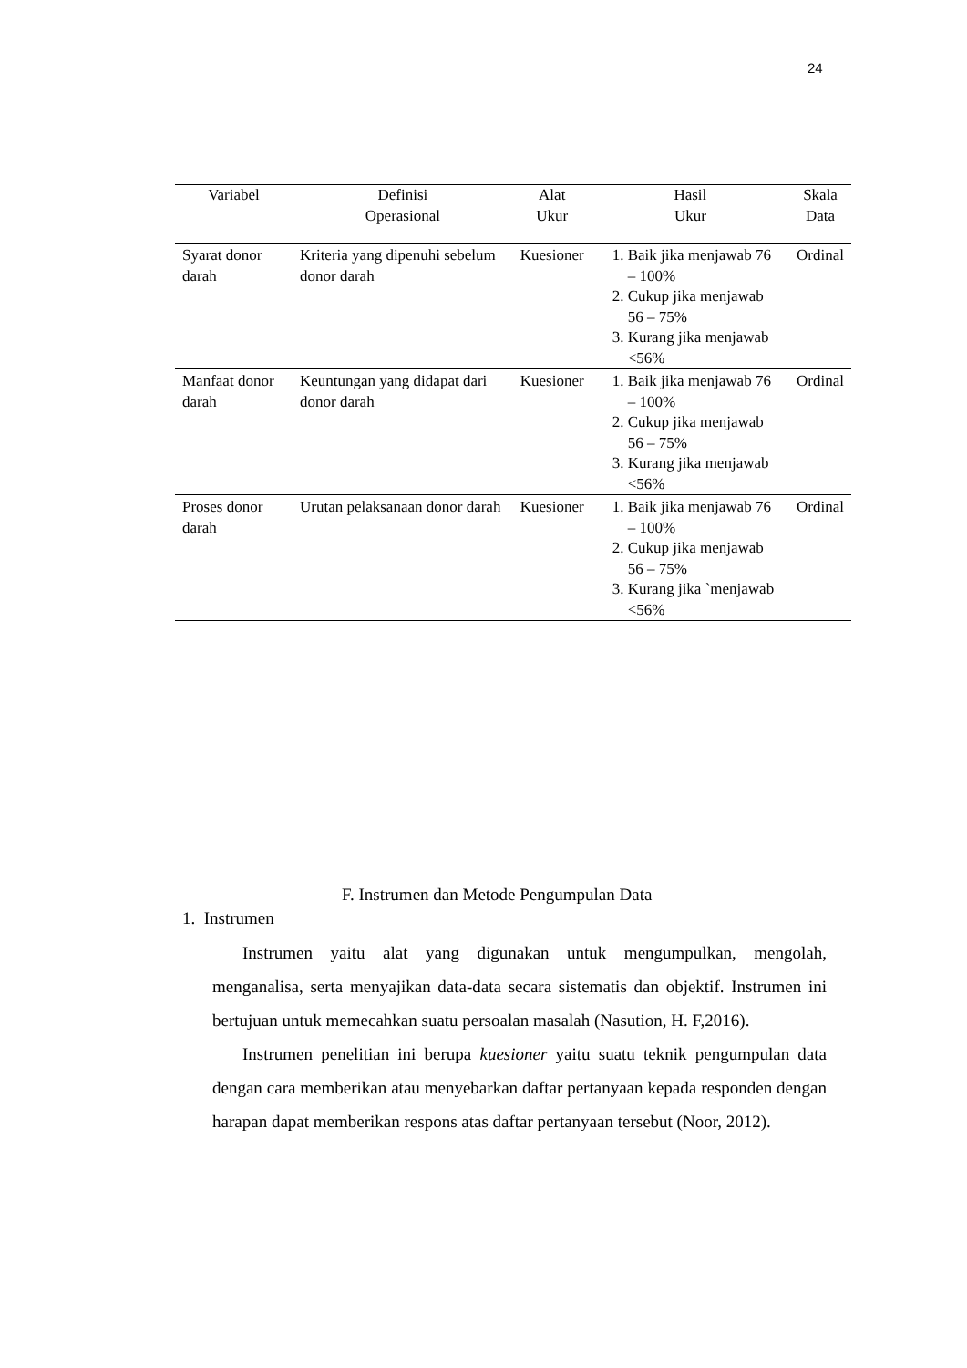24
| Variabel | Definisi Operasional | Alat Ukur | Hasil Ukur | Skala Data |
| --- | --- | --- | --- | --- |
| Syarat donor darah | Kriteria yang dipenuhi sebelum donor darah | Kuesioner | 1. Baik jika menjawab 76 – 100% 2. Cukup jika menjawab 56 – 75% 3. Kurang jika menjawab <56% | Ordinal |
| Manfaat donor darah | Keuntungan yang didapat dari donor darah | Kuesioner | 1. Baik jika menjawab 76 – 100% 2. Cukup jika menjawab 56 – 75% 3. Kurang jika menjawab <56% | Ordinal |
| Proses donor darah | Urutan pelaksanaan donor darah | Kuesioner | 1. Baik jika menjawab 76 – 100% 2. Cukup jika menjawab 56 – 75% 3. Kurang jika `menjawab <56% | Ordinal |
F. Instrumen dan Metode Pengumpulan Data
1. Instrumen
Instrumen yaitu alat yang digunakan untuk mengumpulkan, mengolah, menganalisa, serta menyajikan data-data secara sistematis dan objektif. Instrumen ini bertujuan untuk memecahkan suatu persoalan masalah (Nasution, H. F,2016).
Instrumen penelitian ini berupa kuesioner yaitu suatu teknik pengumpulan data dengan cara memberikan atau menyebarkan daftar pertanyaan kepada responden dengan harapan dapat memberikan respons atas daftar pertanyaan tersebut (Noor, 2012).